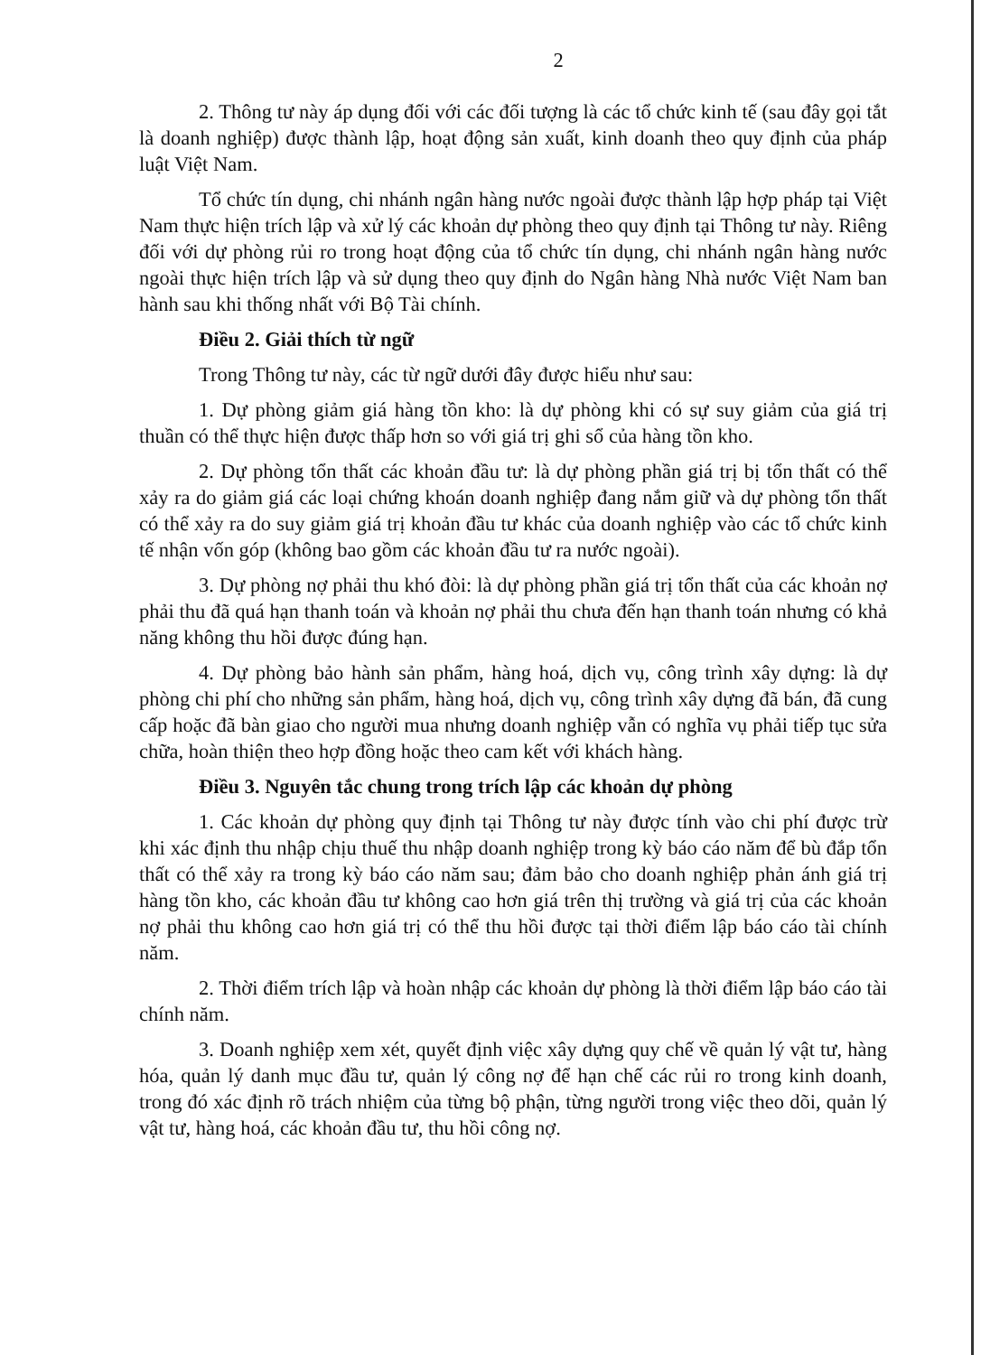2
2. Thông tư này áp dụng đối với các đối tượng là các tổ chức kinh tế (sau đây gọi tắt là doanh nghiệp) được thành lập, hoạt động sản xuất, kinh doanh theo quy định của pháp luật Việt Nam.
Tổ chức tín dụng, chi nhánh ngân hàng nước ngoài được thành lập hợp pháp tại Việt Nam thực hiện trích lập và xử lý các khoản dự phòng theo quy định tại Thông tư này. Riêng đối với dự phòng rủi ro trong hoạt động của tổ chức tín dụng, chi nhánh ngân hàng nước ngoài thực hiện trích lập và sử dụng theo quy định do Ngân hàng Nhà nước Việt Nam ban hành sau khi thống nhất với Bộ Tài chính.
Điều 2. Giải thích từ ngữ
Trong Thông tư này, các từ ngữ dưới đây được hiểu như sau:
1. Dự phòng giảm giá hàng tồn kho: là dự phòng khi có sự suy giảm của giá trị thuần có thể thực hiện được thấp hơn so với giá trị ghi sổ của hàng tồn kho.
2. Dự phòng tổn thất các khoản đầu tư: là dự phòng phần giá trị bị tổn thất có thể xảy ra do giảm giá các loại chứng khoán doanh nghiệp đang nắm giữ và dự phòng tổn thất có thể xảy ra do suy giảm giá trị khoản đầu tư khác của doanh nghiệp vào các tổ chức kinh tế nhận vốn góp (không bao gồm các khoản đầu tư ra nước ngoài).
3. Dự phòng nợ phải thu khó đòi: là dự phòng phần giá trị tổn thất của các khoản nợ phải thu đã quá hạn thanh toán và khoản nợ phải thu chưa đến hạn thanh toán nhưng có khả năng không thu hồi được đúng hạn.
4. Dự phòng bảo hành sản phẩm, hàng hoá, dịch vụ, công trình xây dựng: là dự phòng chi phí cho những sản phẩm, hàng hoá, dịch vụ, công trình xây dựng đã bán, đã cung cấp hoặc đã bàn giao cho người mua nhưng doanh nghiệp vẫn có nghĩa vụ phải tiếp tục sửa chữa, hoàn thiện theo hợp đồng hoặc theo cam kết với khách hàng.
Điều 3. Nguyên tắc chung trong trích lập các khoản dự phòng
1. Các khoản dự phòng quy định tại Thông tư này được tính vào chi phí được trừ khi xác định thu nhập chịu thuế thu nhập doanh nghiệp trong kỳ báo cáo năm để bù đắp tổn thất có thể xảy ra trong kỳ báo cáo năm sau; đảm bảo cho doanh nghiệp phản ánh giá trị hàng tồn kho, các khoản đầu tư không cao hơn giá trên thị trường và giá trị của các khoản nợ phải thu không cao hơn giá trị có thể thu hồi được tại thời điểm lập báo cáo tài chính năm.
2. Thời điểm trích lập và hoàn nhập các khoản dự phòng là thời điểm lập báo cáo tài chính năm.
3. Doanh nghiệp xem xét, quyết định việc xây dựng quy chế về quản lý vật tư, hàng hóa, quản lý danh mục đầu tư, quản lý công nợ để hạn chế các rủi ro trong kinh doanh, trong đó xác định rõ trách nhiệm của từng bộ phận, từng người trong việc theo dõi, quản lý vật tư, hàng hoá, các khoản đầu tư, thu hồi công nợ.